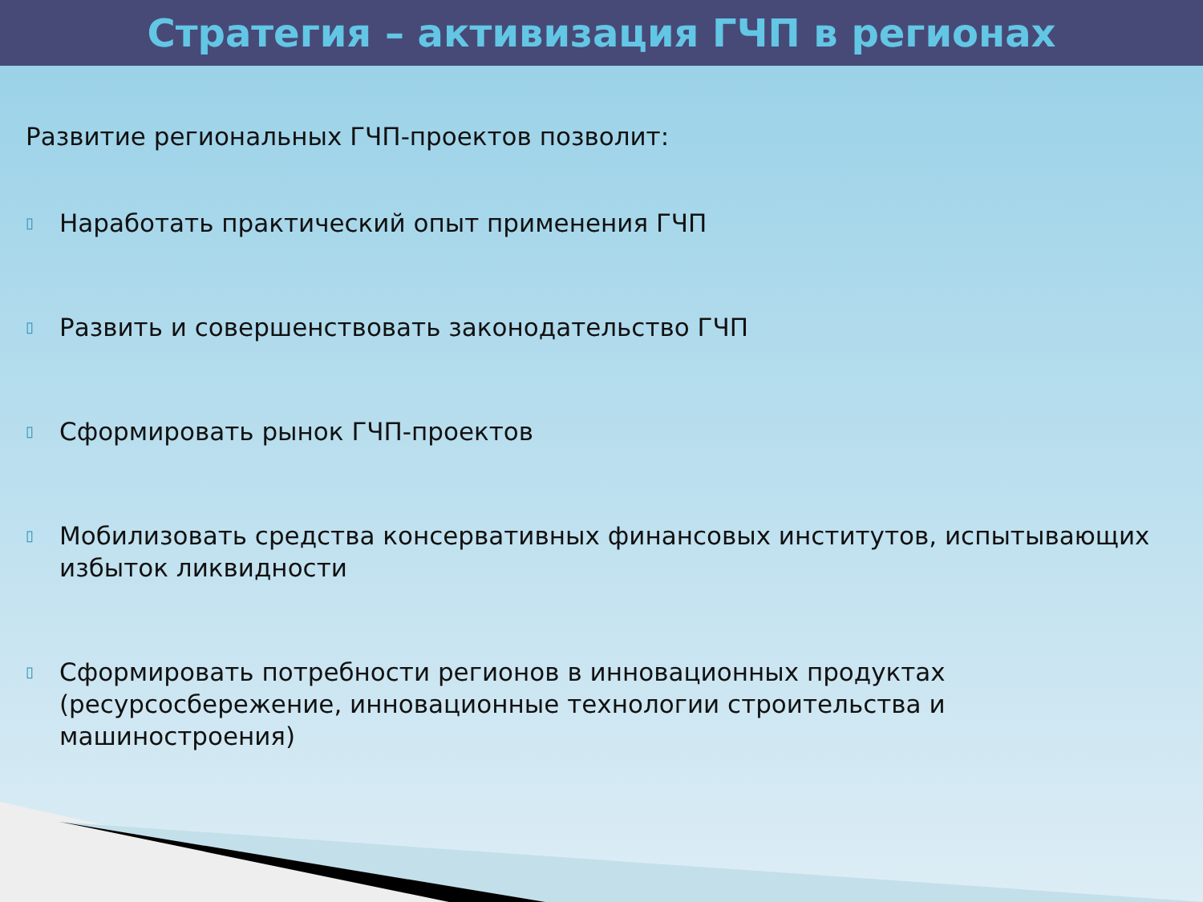Стратегия – активизация ГЧП в регионах
Развитие региональных ГЧП-проектов позволит:
▯ Наработать практический опыт применения ГЧП
▯ Развить и совершенствовать законодательство ГЧП
▯ Сформировать рынок ГЧП-проектов
▯ Мобилизовать средства консервативных финансовых институтов, испытывающих избыток ликвидности
▯ Сформировать потребности регионов в инновационных продуктах (ресурсосбережение, инновационные технологии строительства и машиностроения)